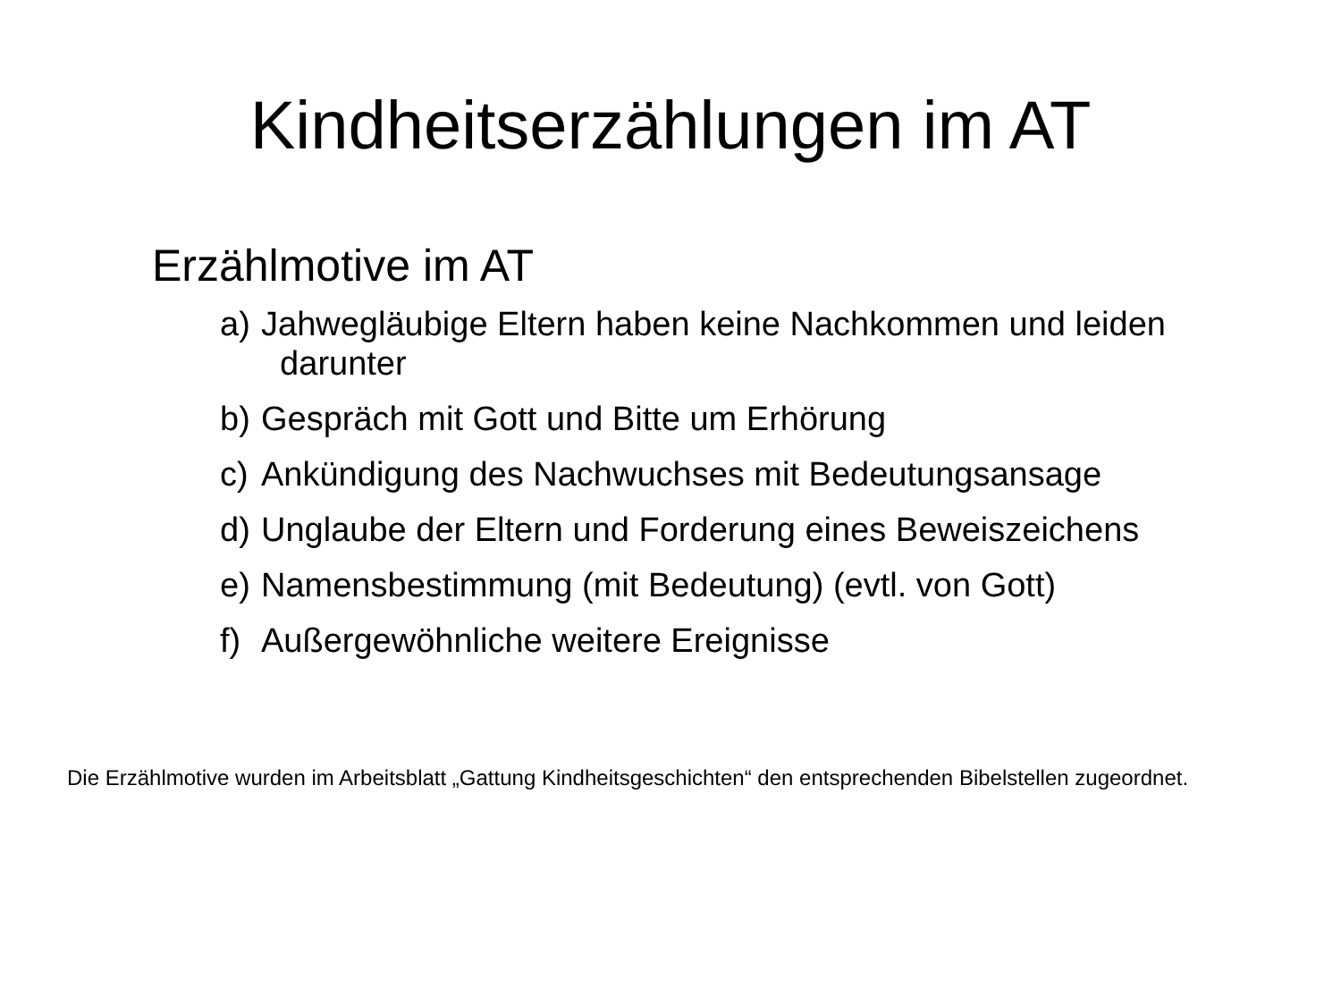Kindheitserzählungen im AT
Erzählmotive im AT
a) Jahwegläubige Eltern haben keine Nachkommen und leiden
darunter
b) Gespräch mit Gott und Bitte um Erhörung
c) Ankündigung des Nachwuchses mit Bedeutungsansage
d) Unglaube der Eltern und Forderung eines Beweiszeichens
e) Namensbestimmung (mit Bedeutung) (evtl. von Gott)
f) Außergewöhnliche weitere Ereignisse
Die Erzählmotive wurden im Arbeitsblatt „Gattung Kindheitsgeschichten“ den entsprechenden Bibelstellen zugeordnet.